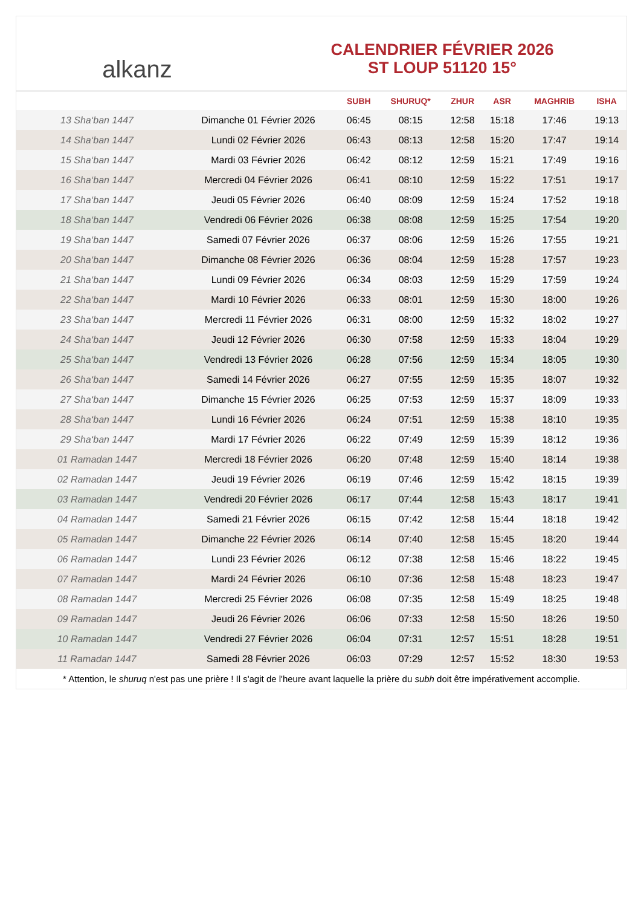alkanz
CALENDRIER FÉVRIER 2026
ST LOUP 51120 15°
| | | SUBH | SHURUQ* | ZHUR | ASR | MAGHRIB | ISHA |
| --- | --- | --- | --- | --- | --- | --- | --- |
| 13 Sha‘ban 1447 | Dimanche 01 Février 2026 | 06:45 | 08:15 | 12:58 | 15:18 | 17:46 | 19:13 |
| 14 Sha‘ban 1447 | Lundi 02 Février 2026 | 06:43 | 08:13 | 12:58 | 15:20 | 17:47 | 19:14 |
| 15 Sha‘ban 1447 | Mardi 03 Février 2026 | 06:42 | 08:12 | 12:59 | 15:21 | 17:49 | 19:16 |
| 16 Sha‘ban 1447 | Mercredi 04 Février 2026 | 06:41 | 08:10 | 12:59 | 15:22 | 17:51 | 19:17 |
| 17 Sha‘ban 1447 | Jeudi 05 Février 2026 | 06:40 | 08:09 | 12:59 | 15:24 | 17:52 | 19:18 |
| 18 Sha‘ban 1447 | Vendredi 06 Février 2026 | 06:38 | 08:08 | 12:59 | 15:25 | 17:54 | 19:20 |
| 19 Sha‘ban 1447 | Samedi 07 Février 2026 | 06:37 | 08:06 | 12:59 | 15:26 | 17:55 | 19:21 |
| 20 Sha‘ban 1447 | Dimanche 08 Février 2026 | 06:36 | 08:04 | 12:59 | 15:28 | 17:57 | 19:23 |
| 21 Sha‘ban 1447 | Lundi 09 Février 2026 | 06:34 | 08:03 | 12:59 | 15:29 | 17:59 | 19:24 |
| 22 Sha‘ban 1447 | Mardi 10 Février 2026 | 06:33 | 08:01 | 12:59 | 15:30 | 18:00 | 19:26 |
| 23 Sha‘ban 1447 | Mercredi 11 Février 2026 | 06:31 | 08:00 | 12:59 | 15:32 | 18:02 | 19:27 |
| 24 Sha‘ban 1447 | Jeudi 12 Février 2026 | 06:30 | 07:58 | 12:59 | 15:33 | 18:04 | 19:29 |
| 25 Sha‘ban 1447 | Vendredi 13 Février 2026 | 06:28 | 07:56 | 12:59 | 15:34 | 18:05 | 19:30 |
| 26 Sha‘ban 1447 | Samedi 14 Février 2026 | 06:27 | 07:55 | 12:59 | 15:35 | 18:07 | 19:32 |
| 27 Sha‘ban 1447 | Dimanche 15 Février 2026 | 06:25 | 07:53 | 12:59 | 15:37 | 18:09 | 19:33 |
| 28 Sha‘ban 1447 | Lundi 16 Février 2026 | 06:24 | 07:51 | 12:59 | 15:38 | 18:10 | 19:35 |
| 29 Sha‘ban 1447 | Mardi 17 Février 2026 | 06:22 | 07:49 | 12:59 | 15:39 | 18:12 | 19:36 |
| 01 Ramadan 1447 | Mercredi 18 Février 2026 | 06:20 | 07:48 | 12:59 | 15:40 | 18:14 | 19:38 |
| 02 Ramadan 1447 | Jeudi 19 Février 2026 | 06:19 | 07:46 | 12:59 | 15:42 | 18:15 | 19:39 |
| 03 Ramadan 1447 | Vendredi 20 Février 2026 | 06:17 | 07:44 | 12:58 | 15:43 | 18:17 | 19:41 |
| 04 Ramadan 1447 | Samedi 21 Février 2026 | 06:15 | 07:42 | 12:58 | 15:44 | 18:18 | 19:42 |
| 05 Ramadan 1447 | Dimanche 22 Février 2026 | 06:14 | 07:40 | 12:58 | 15:45 | 18:20 | 19:44 |
| 06 Ramadan 1447 | Lundi 23 Février 2026 | 06:12 | 07:38 | 12:58 | 15:46 | 18:22 | 19:45 |
| 07 Ramadan 1447 | Mardi 24 Février 2026 | 06:10 | 07:36 | 12:58 | 15:48 | 18:23 | 19:47 |
| 08 Ramadan 1447 | Mercredi 25 Février 2026 | 06:08 | 07:35 | 12:58 | 15:49 | 18:25 | 19:48 |
| 09 Ramadan 1447 | Jeudi 26 Février 2026 | 06:06 | 07:33 | 12:58 | 15:50 | 18:26 | 19:50 |
| 10 Ramadan 1447 | Vendredi 27 Février 2026 | 06:04 | 07:31 | 12:57 | 15:51 | 18:28 | 19:51 |
| 11 Ramadan 1447 | Samedi 28 Février 2026 | 06:03 | 07:29 | 12:57 | 15:52 | 18:30 | 19:53 |
* Attention, le shuruq n'est pas une prière ! Il s'agit de l'heure avant laquelle la prière du subh doit être impérativement accomplie.